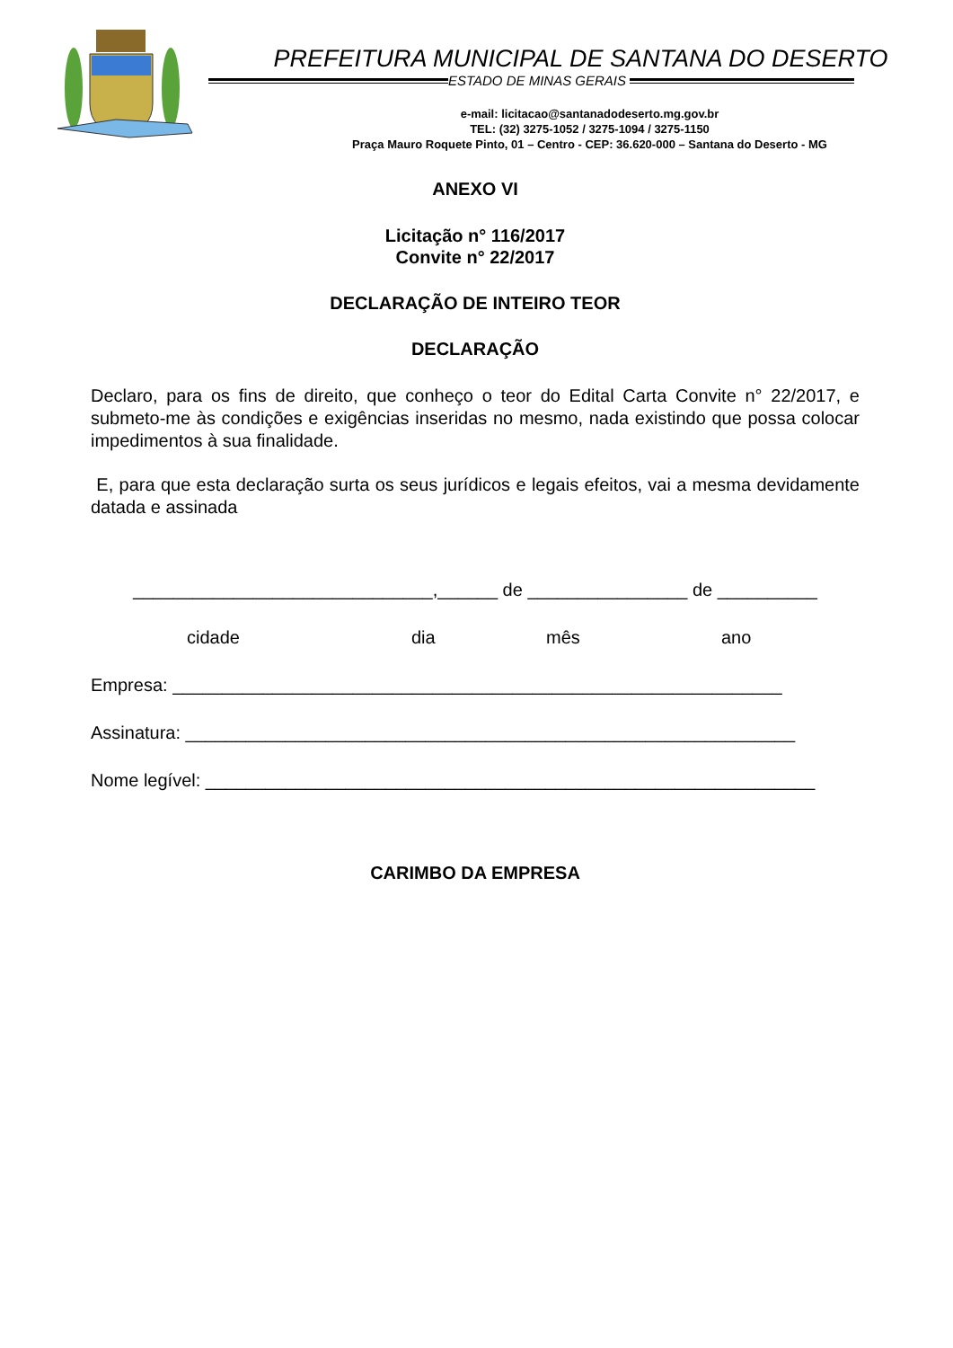PREFEITURA MUNICIPAL DE SANTANA DO DESERTO
ESTADO DE MINAS GERAIS
e-mail: licitacao@santanadodeserto.mg.gov.br
TEL: (32) 3275-1052 / 3275-1094 / 3275-1150
Praça Mauro Roquete Pinto, 01 – Centro - CEP: 36.620-000 – Santana do Deserto - MG
ANEXO VI
Licitação n° 116/2017
Convite n° 22/2017
DECLARAÇÃO DE INTEIRO TEOR
DECLARAÇÃO
Declaro, para os fins de direito, que conheço o teor do Edital Carta Convite n° 22/2017, e submeto-me às condições e exigências inseridas no mesmo, nada existindo que possa colocar impedimentos à sua finalidade.
E, para que esta declaração surta os seus jurídicos e legais efeitos, vai a mesma devidamente datada e assinada
______________________________,______ de ________________ de __________
cidade dia mês ano
Empresa: _____________________________________________________________
Assinatura: _____________________________________________________________
Nome legível: _____________________________________________________________
CARIMBO DA EMPRESA